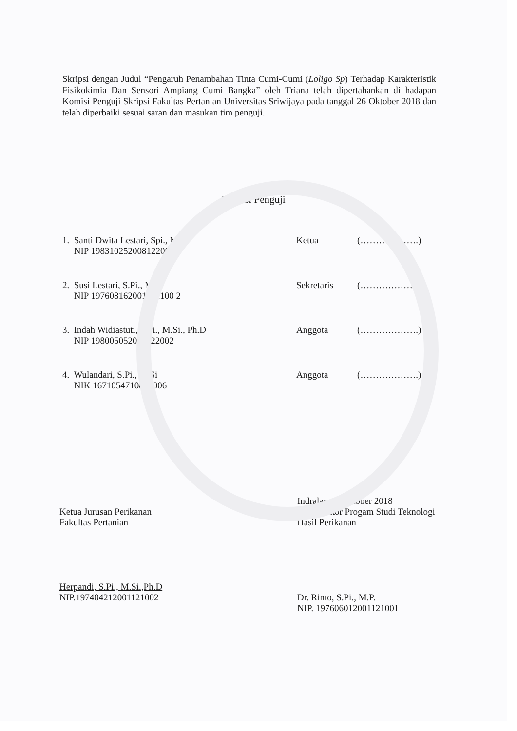Skripsi dengan Judul “Pengaruh Penambahan Tinta Cumi-Cumi (Loligo Sp) Terhadap Karakteristik Fisikokimia Dan Sensori Ampiang Cumi Bangka” oleh Triana telah dipertahankan di hadapan Komisi Penguji Skripsi Fakultas Pertanian Universitas Sriwijaya pada tanggal 26 Oktober 2018 dan telah diperbaiki sesuai saran dan masukan tim penguji.
Komisi Penguji
1. Santi Dwita Lestari, Spi., MSc
NIP 198310252008122004
Ketua (……………….)
2. Susi Lestari, S.Pi., M.Si
NIP 197608162001122100 2
Sekretaris (……………….)
3. Indah Widiastuti, S.Pi., M.Si., Ph.D
NIP 198005052001122002
Anggota (……………….)
4. Wulandari, S.Pi., M.Si
NIK 1671054710880006
Anggota (……………….)
Ketua Jurusan Perikanan
Fakultas Pertanian
Herpandi, S.Pi., M.Si.,Ph.D
NIP.197404212001121002
Indralaya, Oktober 2018
Koordinator Progam Studi Teknologi Hasil Perikanan
Dr. Rinto, S.Pi., M.P.
NIP. 197606012001121001